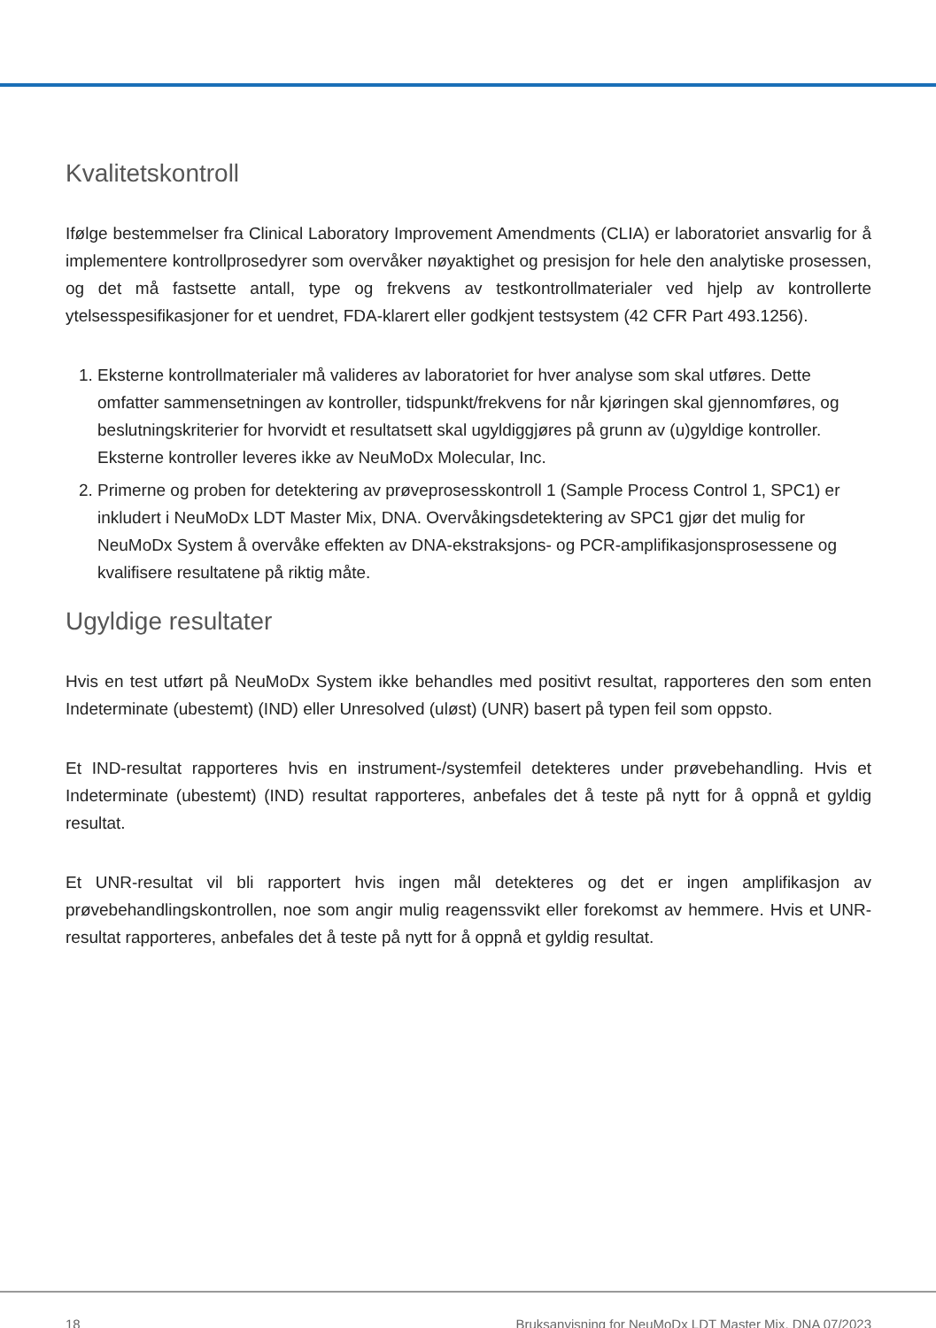Kvalitetskontroll
Ifølge bestemmelser fra Clinical Laboratory Improvement Amendments (CLIA) er laboratoriet ansvarlig for å implementere kontrollprosedyrer som overvåker nøyaktighet og presisjon for hele den analytiske prosessen, og det må fastsette antall, type og frekvens av testkontrollmaterialer ved hjelp av kontrollerte ytelsesspesifikasjoner for et uendret, FDA-klarert eller godkjent testsystem (42 CFR Part 493.1256).
1. Eksterne kontrollmaterialer må valideres av laboratoriet for hver analyse som skal utføres. Dette omfatter sammensetningen av kontroller, tidspunkt/frekvens for når kjøringen skal gjennomføres, og beslutningskriterier for hvorvidt et resultatsett skal ugyldiggjøres på grunn av (u)gyldige kontroller. Eksterne kontroller leveres ikke av NeuMoDx Molecular, Inc.
2. Primerne og proben for detektering av prøveprosesskontroll 1 (Sample Process Control 1, SPC1) er inkludert i NeuMoDx LDT Master Mix, DNA. Overvåkingsdetektering av SPC1 gjør det mulig for NeuMoDx System å overvåke effekten av DNA-ekstraksjons- og PCR-amplifikasjonsprosessene og kvalifisere resultatene på riktig måte.
Ugyldige resultater
Hvis en test utført på NeuMoDx System ikke behandles med positivt resultat, rapporteres den som enten Indeterminate (ubestemt) (IND) eller Unresolved (uløst) (UNR) basert på typen feil som oppsto.
Et IND-resultat rapporteres hvis en instrument-/systemfeil detekteres under prøvebehandling. Hvis et Indeterminate (ubestemt) (IND) resultat rapporteres, anbefales det å teste på nytt for å oppnå et gyldig resultat.
Et UNR-resultat vil bli rapportert hvis ingen mål detekteres og det er ingen amplifikasjon av prøvebehandlingskontrollen, noe som angir mulig reagenssvikt eller forekomst av hemmere. Hvis et UNR-resultat rapporteres, anbefales det å teste på nytt for å oppnå et gyldig resultat.
18 Bruksanvisning for NeuMoDx LDT Master Mix, DNA 07/2023